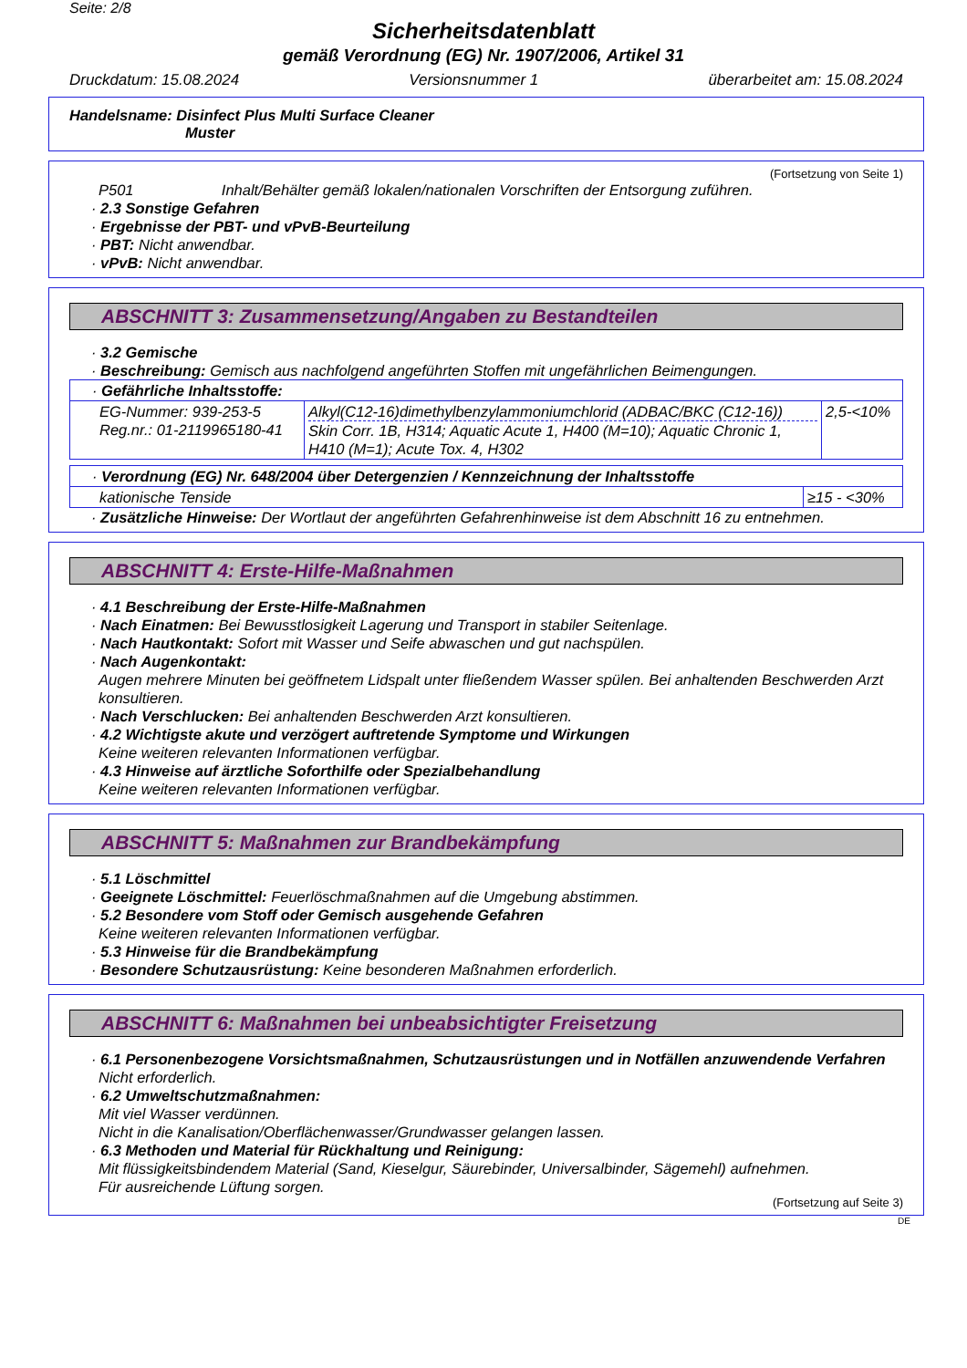Seite: 2/8
Sicherheitsdatenblatt
gemäß Verordnung (EG) Nr. 1907/2006, Artikel 31
Druckdatum: 15.08.2024 Versionsnummer 1 überarbeitet am: 15.08.2024
Handelsname: Disinfect Plus Multi Surface Cleaner
Muster
(Fortsetzung von Seite 1)
P501 Inhalt/Behälter gemäß lokalen/nationalen Vorschriften der Entsorgung zuführen.
· 2.3 Sonstige Gefahren
· Ergebnisse der PBT- und vPvB-Beurteilung
· PBT: Nicht anwendbar.
· vPvB: Nicht anwendbar.
ABSCHNITT 3: Zusammensetzung/Angaben zu Bestandteilen
· 3.2 Gemische
· Beschreibung: Gemisch aus nachfolgend angeführten Stoffen mit ungefährlichen Beimengungen.
| · Gefährliche Inhaltsstoffe: | | |
| EG-Nummer: 939-253-5 Reg.nr.: 01-2119965180-41 | Alkyl(C12-16)dimethylbenzylammoniumchlorid (ADBAC/BKC (C12-16)) Skin Corr. 1B, H314; Aquatic Acute 1, H400 (M=10); Aquatic Chronic 1, H410 (M=1); Acute Tox. 4, H302 | 2,5-<10% |
| · Verordnung (EG) Nr. 648/2004 über Detergenzien / Kennzeichnung der Inhaltsstoffe | |
| kationische Tenside | ≥15 - <30% |
· Zusätzliche Hinweise: Der Wortlaut der angeführten Gefahrenhinweise ist dem Abschnitt 16 zu entnehmen.
ABSCHNITT 4: Erste-Hilfe-Maßnahmen
· 4.1 Beschreibung der Erste-Hilfe-Maßnahmen
· Nach Einatmen: Bei Bewusstlosigkeit Lagerung und Transport in stabiler Seitenlage.
· Nach Hautkontakt: Sofort mit Wasser und Seife abwaschen und gut nachspülen.
· Nach Augenkontakt:
Augen mehrere Minuten bei geöffnetem Lidspalt unter fließendem Wasser spülen. Bei anhaltenden Beschwerden Arzt konsultieren.
· Nach Verschlucken: Bei anhaltenden Beschwerden Arzt konsultieren.
· 4.2 Wichtigste akute und verzögert auftretende Symptome und Wirkungen
Keine weiteren relevanten Informationen verfügbar.
· 4.3 Hinweise auf ärztliche Soforthilfe oder Spezialbehandlung
Keine weiteren relevanten Informationen verfügbar.
ABSCHNITT 5: Maßnahmen zur Brandbekämpfung
· 5.1 Löschmittel
· Geeignete Löschmittel: Feuerlöschmaßnahmen auf die Umgebung abstimmen.
· 5.2 Besondere vom Stoff oder Gemisch ausgehende Gefahren
Keine weiteren relevanten Informationen verfügbar.
· 5.3 Hinweise für die Brandbekämpfung
· Besondere Schutzausrüstung: Keine besonderen Maßnahmen erforderlich.
ABSCHNITT 6: Maßnahmen bei unbeabsichtigter Freisetzung
· 6.1 Personenbezogene Vorsichtsmaßnahmen, Schutzausrüstungen und in Notfällen anzuwendende Verfahren
Nicht erforderlich.
· 6.2 Umweltschutzmaßnahmen:
Mit viel Wasser verdünnen.
Nicht in die Kanalisation/Oberflächenwasser/Grundwasser gelangen lassen.
· 6.3 Methoden und Material für Rückhaltung und Reinigung:
Mit flüssigkeitsbindendem Material (Sand, Kieselgur, Säurebinder, Universalbinder, Sägemehl) aufnehmen.
Für ausreichende Lüftung sorgen.
(Fortsetzung auf Seite 3)
DE